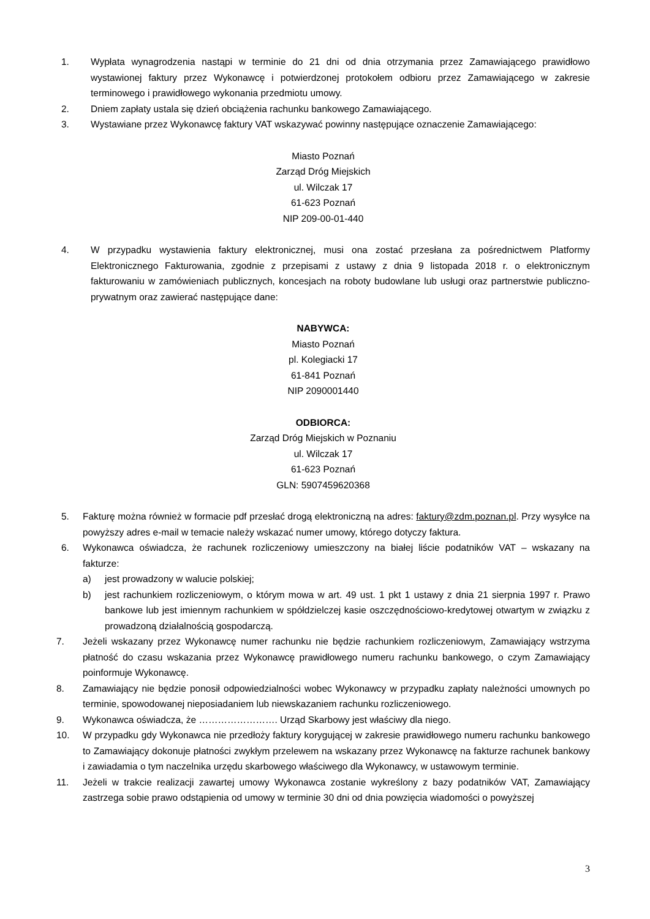1. Wypłata wynagrodzenia nastąpi w terminie do 21 dni od dnia otrzymania przez Zamawiającego prawidłowo wystawionej faktury przez Wykonawcę i potwierdzonej protokołem odbioru przez Zamawiającego w zakresie terminowego i prawidłowego wykonania przedmiotu umowy.
2. Dniem zapłaty ustala się dzień obciążenia rachunku bankowego Zamawiającego.
3. Wystawiane przez Wykonawcę faktury VAT wskazywać powinny następujące oznaczenie Zamawiającego:
Miasto Poznań
Zarząd Dróg Miejskich
ul. Wilczak 17
61-623 Poznań
NIP 209-00-01-440
4. W przypadku wystawienia faktury elektronicznej, musi ona zostać przesłana za pośrednictwem Platformy Elektronicznego Fakturowania, zgodnie z przepisami z ustawy z dnia 9 listopada 2018 r. o elektronicznym fakturowaniu w zamówieniach publicznych, koncesjach na roboty budowlane lub usługi oraz partnerstwie publiczno-prywatnym oraz zawierać następujące dane:
NABYWCA:
Miasto Poznań
pl. Kolegiacki 17
61-841 Poznań
NIP 2090001440
ODBIORCA:
Zarząd Dróg Miejskich w Poznaniu
ul. Wilczak 17
61-623 Poznań
GLN: 5907459620368
5. Fakturę można również w formacie pdf przesłać drogą elektroniczną na adres: faktury@zdm.poznan.pl. Przy wysyłce na powyższy adres e-mail w temacie należy wskazać numer umowy, którego dotyczy faktura.
6. Wykonawca oświadcza, że rachunek rozliczeniowy umieszczony na białej liście podatników VAT – wskazany na fakturze:
a) jest prowadzony w walucie polskiej;
b) jest rachunkiem rozliczeniowym, o którym mowa w art. 49 ust. 1 pkt 1 ustawy z dnia 21 sierpnia 1997 r. Prawo bankowe lub jest imiennym rachunkiem w spółdzielczej kasie oszczędnościowo-kredytowej otwartym w związku z prowadzoną działalnością gospodarczą.
7. Jeżeli wskazany przez Wykonawcę numer rachunku nie będzie rachunkiem rozliczeniowym, Zamawiający wstrzyma płatność do czasu wskazania przez Wykonawcę prawidłowego numeru rachunku bankowego, o czym Zamawiający poinformuje Wykonawcę.
8. Zamawiający nie będzie ponosił odpowiedzialności wobec Wykonawcy w przypadku zapłaty należności umownych po terminie, spowodowanej nieposiadaniem lub niewskazaniem rachunku rozliczeniowego.
9. Wykonawca oświadcza, że ……………………. Urząd Skarbowy jest właściwy dla niego.
10. W przypadku gdy Wykonawca nie przedłoży faktury korygującej w zakresie prawidłowego numeru rachunku bankowego to Zamawiający dokonuje płatności zwykłym przelewem na wskazany przez Wykonawcę na fakturze rachunek bankowy i zawiadamia o tym naczelnika urzędu skarbowego właściwego dla Wykonawcy, w ustawowym terminie.
11. Jeżeli w trakcie realizacji zawartej umowy Wykonawca zostanie wykreślony z bazy podatników VAT, Zamawiający zastrzega sobie prawo odstąpienia od umowy w terminie 30 dni od dnia powzięcia wiadomości o powyższej
3